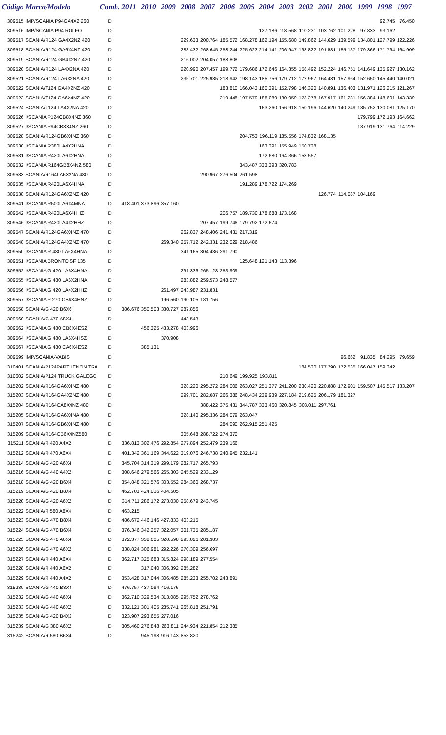| Código | Marca/Modelo | Comb. | 2011 | 2010 | 2009 | 2008 | 2007 | 2006 | 2005 | 2004 | 2003 | 2002 | 2001 | 2000 | 1999 | 1998 | 1997 |
| --- | --- | --- | --- | --- | --- | --- | --- | --- | --- | --- | --- | --- | --- | --- | --- | --- | --- |
| 309515 | IMP/SCANIA P94GA4X2 260 | D | | | | | | | | | | | | | | 92.745 | 76.450 |
| 309516 | IMP/SCANIA P94 ROLFO | D | | | | | | | | 127.186 | 118.568 | 110.231 | 103.762 | 101.228 | 97.833 | 93.162 | |
| 309517 | SCANIA/R124 GA4X2NZ 420 | D | | | | 229.633 | 200.764 | 185.572 | 168.278 | 162.194 | 155.680 | 149.862 | 144.629 | 139.599 | 134.801 | 127.799 | 122.226 |
| 309518 | SCANIA/R124 GA6X4NZ 420 | D | | | | 283.432 | 268.645 | 258.244 | 225.623 | 214.141 | 206.947 | 198.822 | 191.581 | 185.137 | 179.366 | 171.794 | 164.909 |
| 309519 | SCANIA/R124 GB4X2NZ 420 | D | | | | 216.002 | 204.057 | 188.808 | | | | | | | | | |
| 309520 | SCANIA/R124 LA4X2NA 420 | D | | | | 220.990 | 207.457 | 199.772 | 179.686 | 172.646 | 164.355 | 158.492 | 152.224 | 146.751 | 141.649 | 135.927 | 130.162 |
| 309521 | SCANIA/R124 LA6X2NA 420 | D | | | | 235.701 | 225.935 | 218.942 | 198.143 | 185.756 | 179.712 | 172.967 | 164.481 | 157.964 | 152.650 | 145.440 | 140.021 |
| 309522 | SCANIA/T124 GA4X2NZ 420 | D | | | | | | 183.810 | 166.043 | 160.391 | 152.798 | 146.320 | 140.891 | 136.403 | 131.971 | 126.215 | 121.267 |
| 309523 | SCANIA/T124 GA6X4NZ 420 | D | | | | | | 219.448 | 197.579 | 188.089 | 180.059 | 173.278 | 167.917 | 161.231 | 156.384 | 148.691 | 143.339 |
| 309524 | SCANIA/T124 LA4X2NA 420 | D | | | | | | | | 163.260 | 156.918 | 150.196 | 144.620 | 140.249 | 135.752 | 130.081 | 125.170 |
| 309526 | I/SCANIA P124CB8X4NZ 360 | D | | | | | | | | | | | | | 179.799 | 172.193 | 164.662 |
| 309527 | I/SCANIA P94CB8X4NZ 260 | D | | | | | | | | | | | | | 137.919 | 131.764 | 114.229 |
| 309528 | SCANIA/R124GB6X4NZ 360 | D | | | | | | | 204.753 | 196.119 | 185.556 | 174.832 | 168.135 | | | | |
| 309530 | I/SCANIA R380LA4X2HNA | D | | | | | | | | 163.391 | 155.949 | 150.738 | | | | | |
| 309531 | I/SCANIA R420LA6X2HNA | D | | | | | | | | 172.680 | 164.366 | 158.557 | | | | | |
| 309532 | I/SCANIA R164GB8X4NZ 580 | D | | | | | | | 343.487 | 333.393 | 320.783 | | | | | | |
| 309533 | SCANIA/R164LA6X2NA 480 | D | | | | | 290.967 | 276.504 | 261.598 | | | | | | | | |
| 309535 | I/SCANIA R420LA6X4HNA | D | | | | | | | 191.289 | 178.722 | 174.269 | | | | | | |
| 309538 | SCANIA/R124GA6X2NZ 420 | D | | | | | | | | | | | 126.774 | 114.087 | 104.169 | | |
| 309541 | I/SCANIA R500LA6X4MNA | D | 418.401 | 373.896 | 357.160 | | | | | | | | | | | | |
| 309542 | I/SCANIA R420LA6X4HHZ | D | | | | | | 206.757 | 189.730 | 178.688 | 173.168 | | | | | | |
| 309546 | I/SCANIA R420LA4X2HHZ | D | | | | | 207.457 | 199.746 | 179.792 | 172.674 | | | | | | | |
| 309547 | SCANIA/R124GA6X4NZ 470 | D | | | | 262.837 | 248.406 | 241.431 | 217.319 | | | | | | | | |
| 309548 | SCANIA/R124GA4X2NZ 470 | D | | | 269.340 | 257.712 | 242.331 | 232.029 | 218.486 | | | | | | | | |
| 309550 | I/SCANIA R 480 LA6X4HNA | D | | | | 341.165 | 304.436 | 291.790 | | | | | | | | | |
| 309551 | I/SCANIA BRONTO SF 135 | D | | | | | | | 125.648 | 121.143 | 113.396 | | | | | | |
| 309552 | I/SCANIA G 420 LA6X4HNA | D | | | | 291.336 | 265.128 | 253.909 | | | | | | | | | |
| 309555 | I/SCANIA G 480 LA6X2HNA | D | | | | 283.882 | 259.573 | 248.577 | | | | | | | | | |
| 309556 | I/SCANIA G 420 LA4X2HHZ | D | | | 261.497 | 243.987 | 231.831 | | | | | | | | | | |
| 309557 | I/SCANIA P 270 CB6X4HNZ | D | | | 196.560 | 190.105 | 181.756 | | | | | | | | | | |
| 309558 | SCANIA/G 420 B6X6 | D | 386.676 | 350.503 | 330.727 | 287.856 | | | | | | | | | | | |
| 309560 | SCANIA/G 470 A8X4 | D | | | | 443.543 | | | | | | | | | | | |
| 309562 | I/SCANIA G 480 CB8X4ESZ | D | | 456.325 | 433.278 | 403.996 | | | | | | | | | | | |
| 309564 | I/SCANIA G 480 LA6X4HSZ | D | | | 370.908 | | | | | | | | | | | | |
| 309567 | I/SCANIA G 480 CA6X4ESZ | D | | 385.131 | | | | | | | | | | | | | |
| 309599 | IMP/SCANIA-VABIS | D | | | | | | | | | | | | 96.662 | 91.835 | 84.295 | 79.659 |
| 310401 | SCANIA/P124PARTHENON TRA | D | | | | | | | | | | 184.530 | 177.290 | 172.535 | 166.047 | 159.342 | |
| 310602 | SCANIA/P124 TRUCK GALEGO | D | | | | | | 210.649 | 199.925 | 193.811 | | | | | | | |
| 315202 | SCANIA/R164GA6X4NZ 480 | D | | | | 328.220 | 295.272 | 284.006 | 263.027 | 251.377 | 241.200 | 230.420 | 220.888 | 172.901 | 159.507 | 145.517 | 133.207 |
| 315203 | SCANIA/R164GA4X2NZ 480 | D | | | | 299.701 | 282.087 | 266.386 | 248.434 | 239.939 | 227.184 | 219.625 | 206.179 | 181.327 | | | |
| 315204 | SCANIA/R164CA8X4NZ 480 | D | | | | | 388.422 | 375.431 | 344.787 | 333.460 | 320.845 | 308.011 | 297.761 | | | | |
| 315205 | SCANIA/R164GA6X4NA 480 | D | | | | 328.140 | 295.336 | 284.079 | 263.047 | | | | | | | | |
| 315207 | SCANIA/R164GB6X4NZ 480 | D | | | | | | 284.090 | 262.915 | 251.425 | | | | | | | |
| 315209 | SCANIA/R164CB6X4NZ580 | D | | | | 305.648 | 288.722 | 274.370 | | | | | | | | | |
| 315211 | SCANIA/R 420 A4X2 | D | 336.813 | 302.476 | 292.854 | 277.894 | 252.479 | 239.166 | | | | | | | | | |
| 315212 | SCANIA/R 470 A6X4 | D | 401.342 | 361.169 | 344.622 | 319.076 | 246.738 | 240.945 | 232.141 | | | | | | | | |
| 315214 | SCANIA/G 420 A6X4 | D | 345.704 | 314.319 | 299.179 | 282.717 | 265.793 | | | | | | | | | | |
| 315216 | SCANIA/G 440 A4X2 | D | 308.646 | 279.566 | 265.303 | 245.529 | 233.129 | | | | | | | | | | |
| 315218 | SCANIA/G 420 B6X4 | D | 354.848 | 321.576 | 303.552 | 284.360 | 268.737 | | | | | | | | | | |
| 315219 | SCANIA/G 420 B8X4 | D | 462.701 | 424.016 | 404.505 | | | | | | | | | | | | |
| 315220 | SCANIA/G 420 A6X2 | D | 314.711 | 286.172 | 273.030 | 258.679 | 243.745 | | | | | | | | | | |
| 315222 | SCANIA/R 580 A8X4 | D | 463.215 | | | | | | | | | | | | | | |
| 315223 | SCANIA/G 470 B8X4 | D | 486.672 | 446.146 | 427.833 | 403.215 | | | | | | | | | | | |
| 315224 | SCANIA/G 470 B6X4 | D | 376.346 | 342.257 | 322.057 | 301.735 | 285.187 | | | | | | | | | | |
| 315225 | SCANIA/G 470 A6X4 | D | 372.377 | 338.005 | 320.598 | 295.826 | 281.383 | | | | | | | | | | |
| 315226 | SCANIA/G 470 A6X2 | D | 338.824 | 306.981 | 292.226 | 270.309 | 256.697 | | | | | | | | | | |
| 315227 | SCANIA/R 440 A6X4 | D | 362.717 | 325.683 | 315.824 | 298.189 | 277.554 | | | | | | | | | | |
| 315228 | SCANIA/R 440 A6X2 | D | | 317.040 | 306.392 | 285.282 | | | | | | | | | | | |
| 315229 | SCANIA/R 440 A4X2 | D | 353.428 | 317.044 | 306.485 | 285.233 | 255.702 | 243.891 | | | | | | | | | |
| 315230 | SCANIA/G 440 B8X4 | D | 476.757 | 437.094 | 416.176 | | | | | | | | | | | | |
| 315232 | SCANIA/G 440 A6X4 | D | 362.710 | 329.534 | 313.085 | 295.752 | 278.762 | | | | | | | | | | |
| 315233 | SCANIA/G 440 A6X2 | D | 332.121 | 301.405 | 285.741 | 265.818 | 251.791 | | | | | | | | | | |
| 315235 | SCANIA/G 420 B4X2 | D | 323.907 | 293.655 | 277.016 | | | | | | | | | | | | |
| 315239 | SCANIA/G 380 A6X2 | D | 305.460 | 276.848 | 263.811 | 244.934 | 221.854 | 212.385 | | | | | | | | | |
| 315242 | SCANIA/R 580 B6X4 | D | | 945.198 | 916.143 | 853.820 | | | | | | | | | | | |